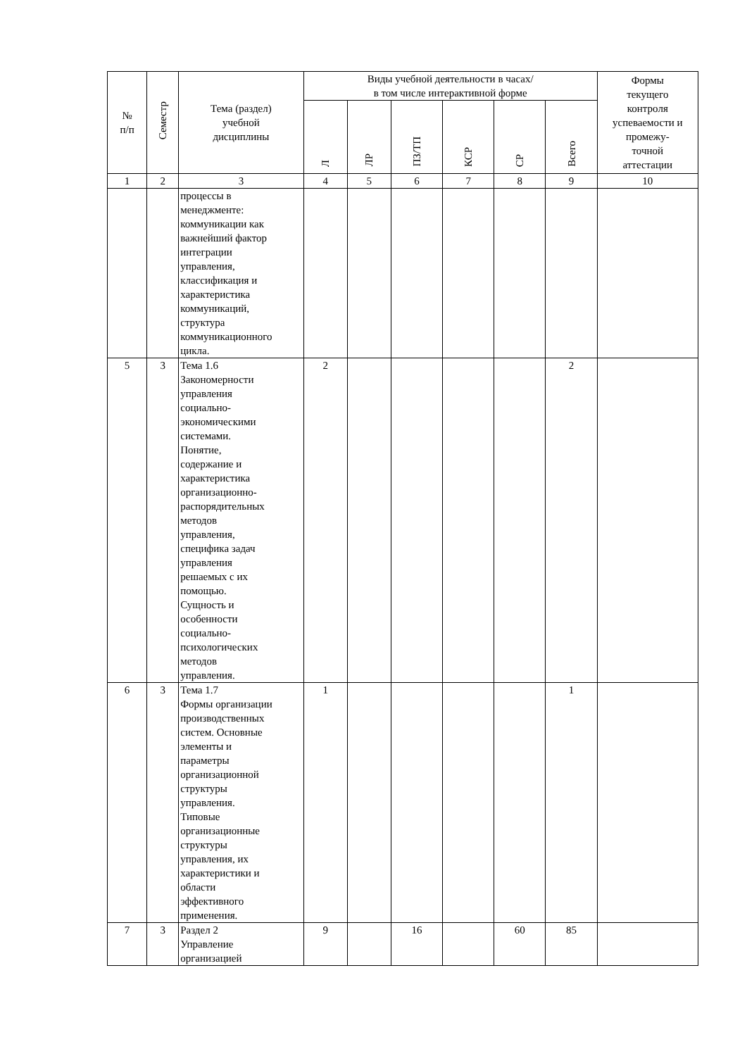| № п/п | Семестр | Тема (раздел) учебной дисциплины | Виды учебной деятельности в часах/ в том числе интерактивной форме | | | | | | Формы текущего контроля успеваемости и промежу- точной аттестации |
| --- | --- | --- | --- | --- | --- | --- | --- | --- | --- |
| | | | Л | ЛР | ПЗ/ТП | КСР | СР | Всего | |
| 1 | 2 | 3 | 4 | 5 | 6 | 7 | 8 | 9 | 10 |
| | | процессы в менеджменте: коммуникации как важнейший фактор интеграции управления, классификация и характеристика коммуникаций, структура коммуникационного цикла. | | | | | | | |
| 5 | 3 | Тема 1.6 Закономерности управления социально- экономическими системами. Понятие, содержание и характеристика организационно- распорядительных методов управления, специфика задач управления решаемых с их помощью. Сущность и особенности социально- психологических методов управления. | 2 | | | | | 2 | |
| 6 | 3 | Тема 1.7 Формы организации производственных систем. Основные элементы и параметры организационной структуры управления. Типовые организационные структуры управления, их характеристики и области эффективного применения. | 1 | | | | | 1 | |
| 7 | 3 | Раздел 2 Управление организацией | 9 | | 16 | | 60 | 85 | |